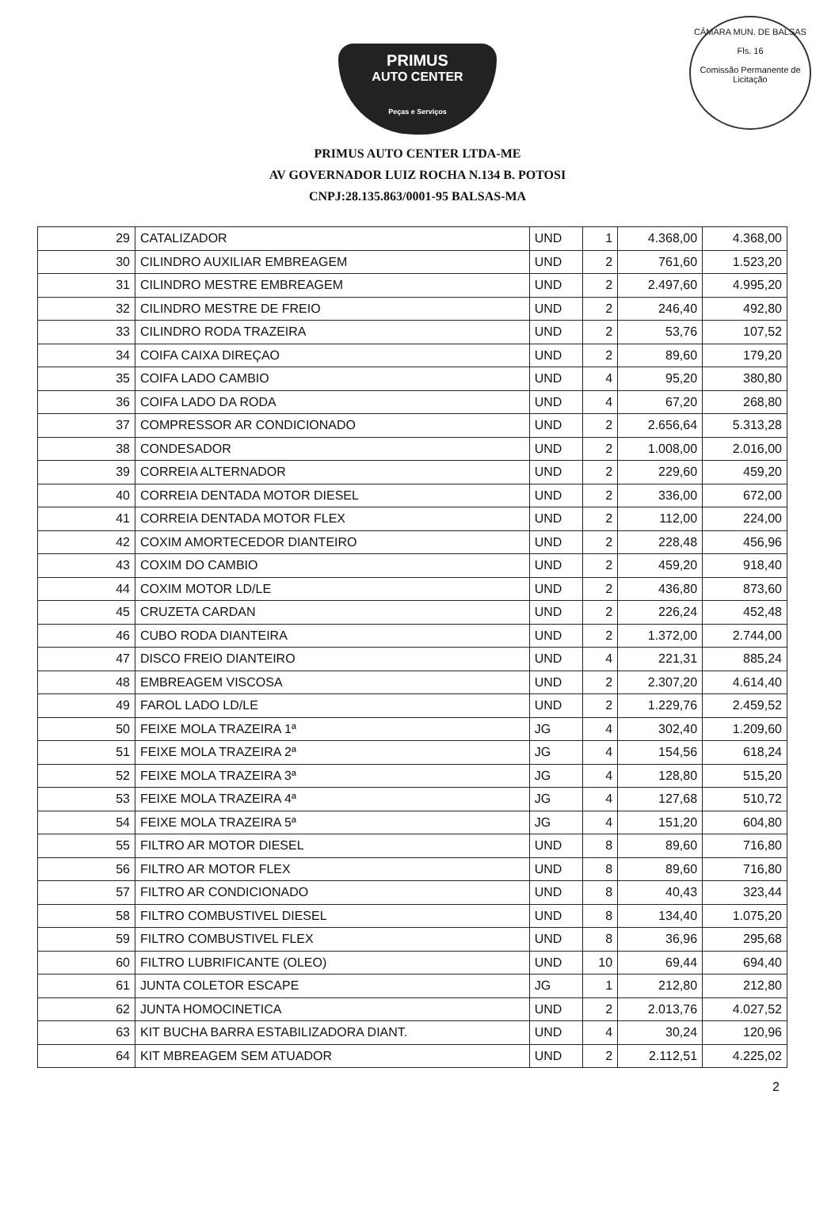CÂMARA MUN. DE BALSAS
Fls. 16
Comissão Permanente de Licitação
PRIMUS
AUTO CENTER
Peças e Serviços
PRIMUS AUTO CENTER LTDA-ME
AV GOVERNADOR LUIZ ROCHA N.134 B. POTOSI
CNPJ:28.135.863/0001-95 BALSAS-MA
| 29 | CATALIZADOR | UND | 1 | 4.368,00 | 4.368,00 |
| 30 | CILINDRO AUXILIAR EMBREAGEM | UND | 2 | 761,60 | 1.523,20 |
| 31 | CILINDRO MESTRE EMBREAGEM | UND | 2 | 2.497,60 | 4.995,20 |
| 32 | CILINDRO MESTRE DE FREIO | UND | 2 | 246,40 | 492,80 |
| 33 | CILINDRO RODA TRAZEIRA | UND | 2 | 53,76 | 107,52 |
| 34 | COIFA CAIXA DIREÇAO | UND | 2 | 89,60 | 179,20 |
| 35 | COIFA LADO CAMBIO | UND | 4 | 95,20 | 380,80 |
| 36 | COIFA LADO DA RODA | UND | 4 | 67,20 | 268,80 |
| 37 | COMPRESSOR AR CONDICIONADO | UND | 2 | 2.656,64 | 5.313,28 |
| 38 | CONDESADOR | UND | 2 | 1.008,00 | 2.016,00 |
| 39 | CORREIA ALTERNADOR | UND | 2 | 229,60 | 459,20 |
| 40 | CORREIA DENTADA MOTOR DIESEL | UND | 2 | 336,00 | 672,00 |
| 41 | CORREIA DENTADA MOTOR FLEX | UND | 2 | 112,00 | 224,00 |
| 42 | COXIM AMORTECEDOR DIANTEIRO | UND | 2 | 228,48 | 456,96 |
| 43 | COXIM DO CAMBIO | UND | 2 | 459,20 | 918,40 |
| 44 | COXIM MOTOR LD/LE | UND | 2 | 436,80 | 873,60 |
| 45 | CRUZETA CARDAN | UND | 2 | 226,24 | 452,48 |
| 46 | CUBO RODA DIANTEIRA | UND | 2 | 1.372,00 | 2.744,00 |
| 47 | DISCO FREIO DIANTEIRO | UND | 4 | 221,31 | 885,24 |
| 48 | EMBREAGEM VISCOSA | UND | 2 | 2.307,20 | 4.614,40 |
| 49 | FAROL LADO LD/LE | UND | 2 | 1.229,76 | 2.459,52 |
| 50 | FEIXE MOLA TRAZEIRA 1ª | JG | 4 | 302,40 | 1.209,60 |
| 51 | FEIXE MOLA TRAZEIRA 2ª | JG | 4 | 154,56 | 618,24 |
| 52 | FEIXE MOLA TRAZEIRA 3ª | JG | 4 | 128,80 | 515,20 |
| 53 | FEIXE MOLA TRAZEIRA 4ª | JG | 4 | 127,68 | 510,72 |
| 54 | FEIXE MOLA TRAZEIRA 5ª | JG | 4 | 151,20 | 604,80 |
| 55 | FILTRO AR MOTOR DIESEL | UND | 8 | 89,60 | 716,80 |
| 56 | FILTRO AR MOTOR FLEX | UND | 8 | 89,60 | 716,80 |
| 57 | FILTRO AR CONDICIONADO | UND | 8 | 40,43 | 323,44 |
| 58 | FILTRO COMBUSTIVEL DIESEL | UND | 8 | 134,40 | 1.075,20 |
| 59 | FILTRO COMBUSTIVEL FLEX | UND | 8 | 36,96 | 295,68 |
| 60 | FILTRO LUBRIFICANTE (OLEO) | UND | 10 | 69,44 | 694,40 |
| 61 | JUNTA COLETOR ESCAPE | JG | 1 | 212,80 | 212,80 |
| 62 | JUNTA HOMOCINETICA | UND | 2 | 2.013,76 | 4.027,52 |
| 63 | KIT BUCHA BARRA ESTABILIZADORA DIANT. | UND | 4 | 30,24 | 120,96 |
| 64 | KIT MBREAGEM SEM ATUADOR | UND | 2 | 2.112,51 | 4.225,02 |
2